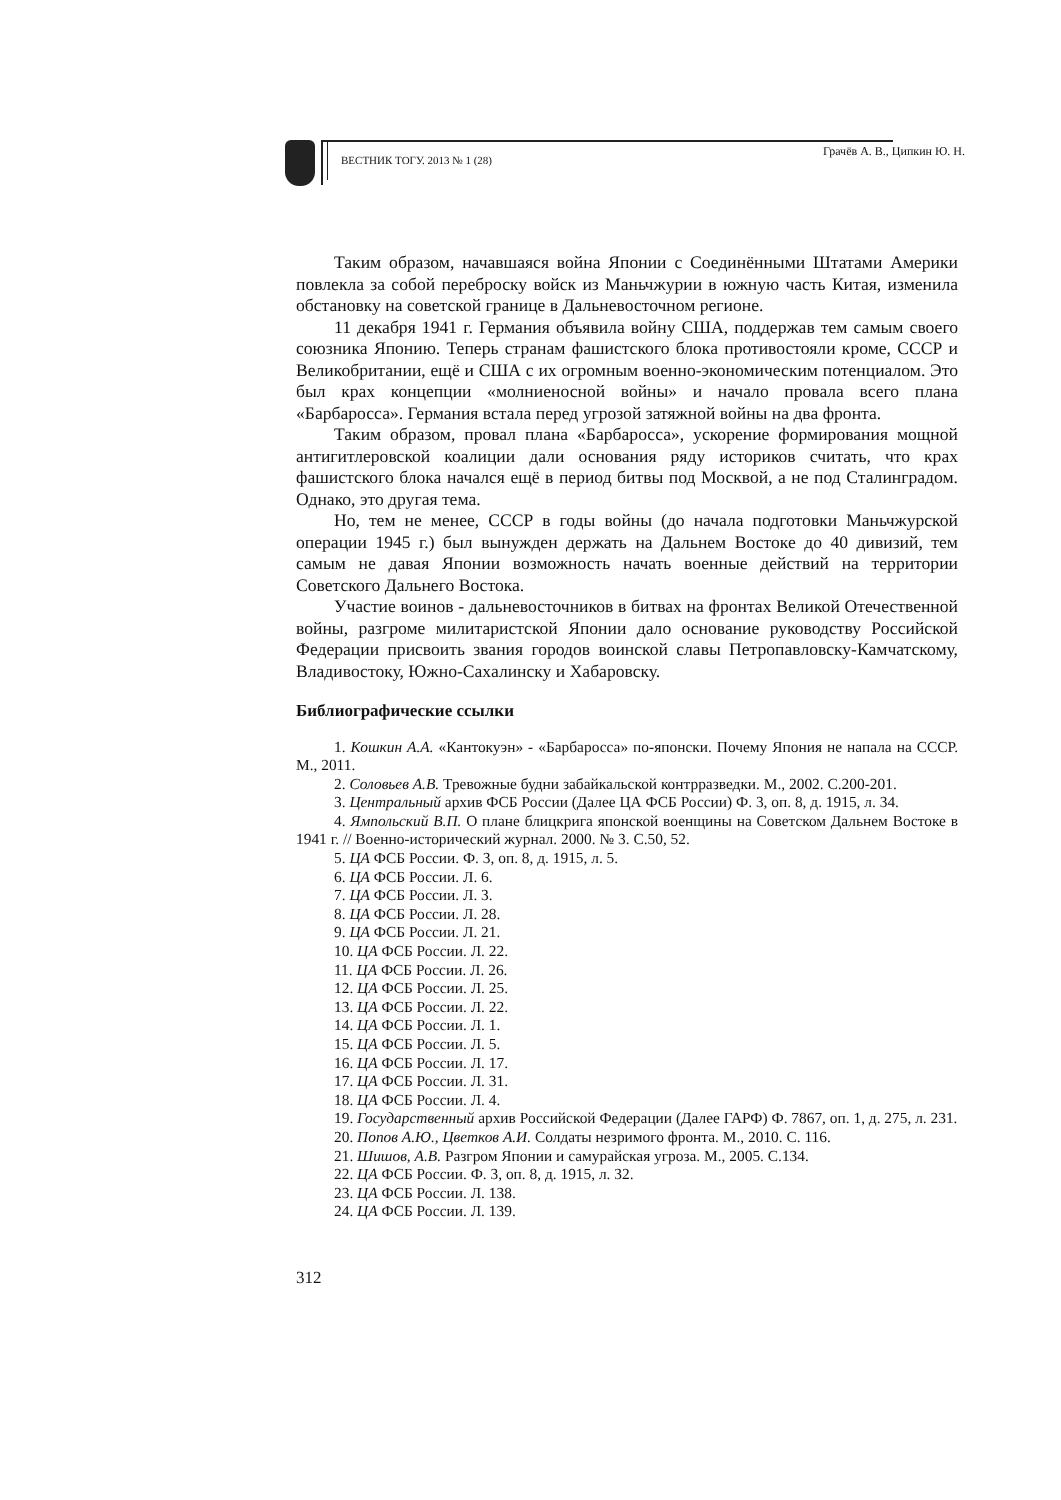ВЕСТНИК ТОГУ. 2013 № 1 (28)
Грачёв А. В., Ципкин Ю. Н.
Таким образом, начавшаяся война Японии с Соединёнными Штатами Америки повлекла за собой переброску войск из Маньчжурии в южную часть Китая, изменила обстановку на советской границе в Дальневосточном регионе.
11 декабря 1941 г. Германия объявила войну США, поддержав тем самым своего союзника Японию. Теперь странам фашистского блока противостояли кроме, СССР и Великобритании, ещё и США с их огромным военно-экономическим потенциалом. Это был крах концепции «молниеносной войны» и начало провала всего плана «Барбаросса». Германия встала перед угрозой затяжной войны на два фронта.
Таким образом, провал плана «Барбаросса», ускорение формирования мощной антигитлеровской коалиции дали основания ряду историков считать, что крах фашистского блока начался ещё в период битвы под Москвой, а не под Сталинградом. Однако, это другая тема.
Но, тем не менее, СССР в годы войны (до начала подготовки Маньчжурской операции 1945 г.) был вынужден держать на Дальнем Востоке до 40 дивизий, тем самым не давая Японии возможность начать военные действий на территории Советского Дальнего Востока.
Участие воинов - дальневосточников в битвах на фронтах Великой Отечественной войны, разгроме милитаристской Японии дало основание руководству Российской Федерации присвоить звания городов воинской славы Петропавловску-Камчатскому, Владивостоку, Южно-Сахалинску и Хабаровску.
Библиографические ссылки
1. Кошкин А.А. «Кантокуэн» - «Барбаросса» по-японски. Почему Япония не напала на СССР. М., 2011.
2. Соловьев А.В. Тревожные будни забайкальской контрразведки. М., 2002. С.200-201.
3. Центральный архив ФСБ России (Далее ЦА ФСБ России) Ф. 3, оп. 8, д. 1915, л. 34.
4. Ямпольский В.П. О плане блицкрига японской военщины на Советском Дальнем Востоке в 1941 г. // Военно-исторический журнал. 2000. № 3. С.50, 52.
5. ЦА ФСБ России. Ф. 3, оп. 8, д. 1915, л. 5.
6. ЦА ФСБ России. Л. 6.
7. ЦА ФСБ России. Л. 3.
8. ЦА ФСБ России. Л. 28.
9. ЦА ФСБ России. Л. 21.
10. ЦА ФСБ России. Л. 22.
11. ЦА ФСБ России. Л. 26.
12. ЦА ФСБ России. Л. 25.
13. ЦА ФСБ России. Л. 22.
14. ЦА ФСБ России. Л. 1.
15. ЦА ФСБ России. Л. 5.
16. ЦА ФСБ России. Л. 17.
17. ЦА ФСБ России. Л. 31.
18. ЦА ФСБ России. Л. 4.
19. Государственный архив Российской Федерации (Далее ГАРФ) Ф. 7867, оп. 1, д. 275, л. 231.
20. Попов А.Ю., Цветков А.И. Солдаты незримого фронта. М., 2010. С. 116.
21. Шишов, А.В. Разгром Японии и самурайская угроза. М., 2005. С.134.
22. ЦА ФСБ России. Ф. 3, оп. 8, д. 1915, л. 32.
23. ЦА ФСБ России. Л. 138.
24. ЦА ФСБ России. Л. 139.
312